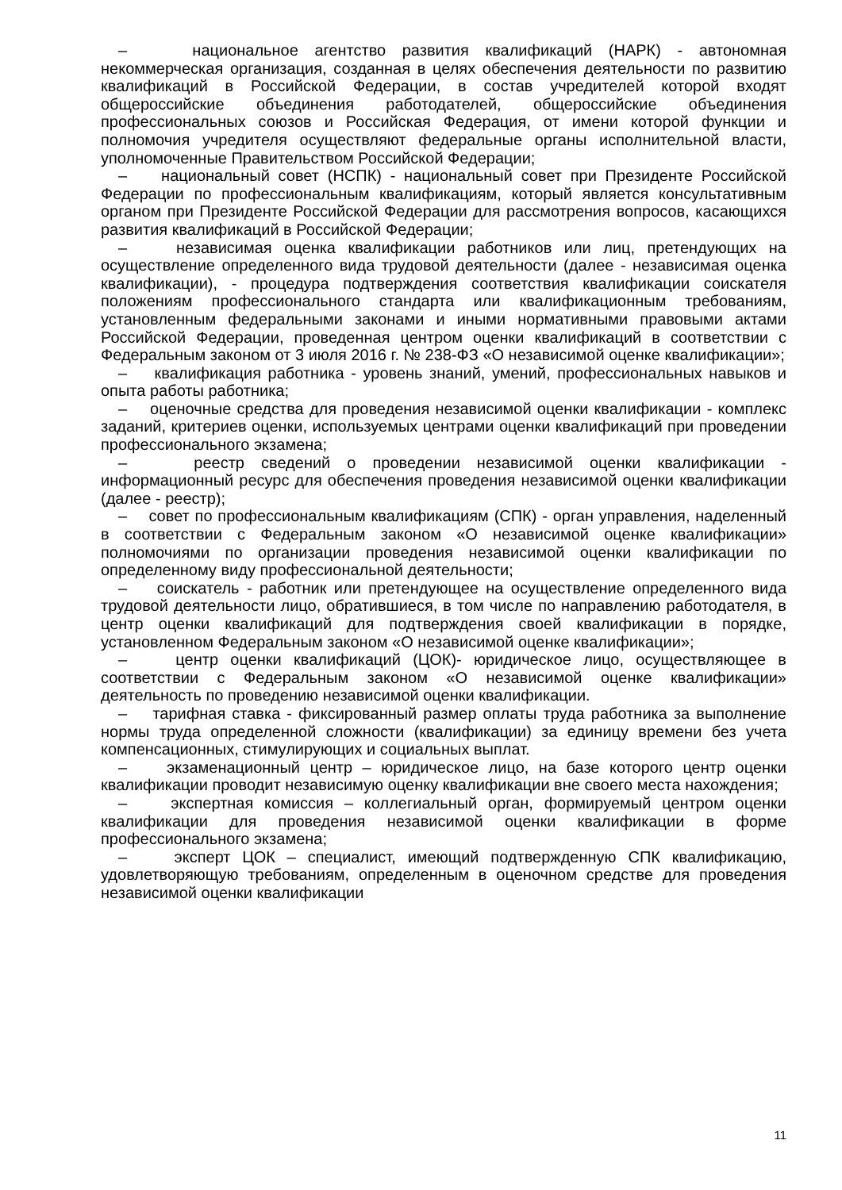– национальное агентство развития квалификаций (НАРК) - автономная некоммерческая организация, созданная в целях обеспечения деятельности по развитию квалификаций в Российской Федерации, в состав учредителей которой входят общероссийские объединения работодателей, общероссийские объединения профессиональных союзов и Российская Федерация, от имени которой функции и полномочия учредителя осуществляют федеральные органы исполнительной власти, уполномоченные Правительством Российской Федерации;
– национальный совет (НСПК) - национальный совет при Президенте Российской Федерации по профессиональным квалификациям, который является консультативным органом при Президенте Российской Федерации для рассмотрения вопросов, касающихся развития квалификаций в Российской Федерации;
– независимая оценка квалификации работников или лиц, претендующих на осуществление определенного вида трудовой деятельности (далее - независимая оценка квалификации), - процедура подтверждения соответствия квалификации соискателя положениям профессионального стандарта или квалификационным требованиям, установленным федеральными законами и иными нормативными правовыми актами Российской Федерации, проведенная центром оценки квалификаций в соответствии с Федеральным законом от 3 июля 2016 г. № 238-ФЗ «О независимой оценке квалификации»;
– квалификация работника - уровень знаний, умений, профессиональных навыков и опыта работы работника;
– оценочные средства для проведения независимой оценки квалификации - комплекс заданий, критериев оценки, используемых центрами оценки квалификаций при проведении профессионального экзамена;
– реестр сведений о проведении независимой оценки квалификации - информационный ресурс для обеспечения проведения независимой оценки квалификации (далее - реестр);
– совет по профессиональным квалификациям (СПК) - орган управления, наделенный в соответствии с Федеральным законом «О независимой оценке квалификации» полномочиями по организации проведения независимой оценки квалификации по определенному виду профессиональной деятельности;
– соискатель - работник или претендующее на осуществление определенного вида трудовой деятельности лицо, обратившиеся, в том числе по направлению работодателя, в центр оценки квалификаций для подтверждения своей квалификации в порядке, установленном Федеральным законом «О независимой оценке квалификации»;
– центр оценки квалификаций (ЦОК)- юридическое лицо, осуществляющее в соответствии с Федеральным законом «О независимой оценке квалификации» деятельность по проведению независимой оценки квалификации.
– тарифная ставка - фиксированный размер оплаты труда работника за выполнение нормы труда определенной сложности (квалификации) за единицу времени без учета компенсационных, стимулирующих и социальных выплат.
– экзаменационный центр – юридическое лицо, на базе которого центр оценки квалификации проводит независимую оценку квалификации вне своего места нахождения;
– экспертная комиссия – коллегиальный орган, формируемый центром оценки квалификации для проведения независимой оценки квалификации в форме профессионального экзамена;
– эксперт ЦОК – специалист, имеющий подтвержденную СПК квалификацию, удовлетворяющую требованиям, определенным в оценочном средстве для проведения независимой оценки квалификации
11